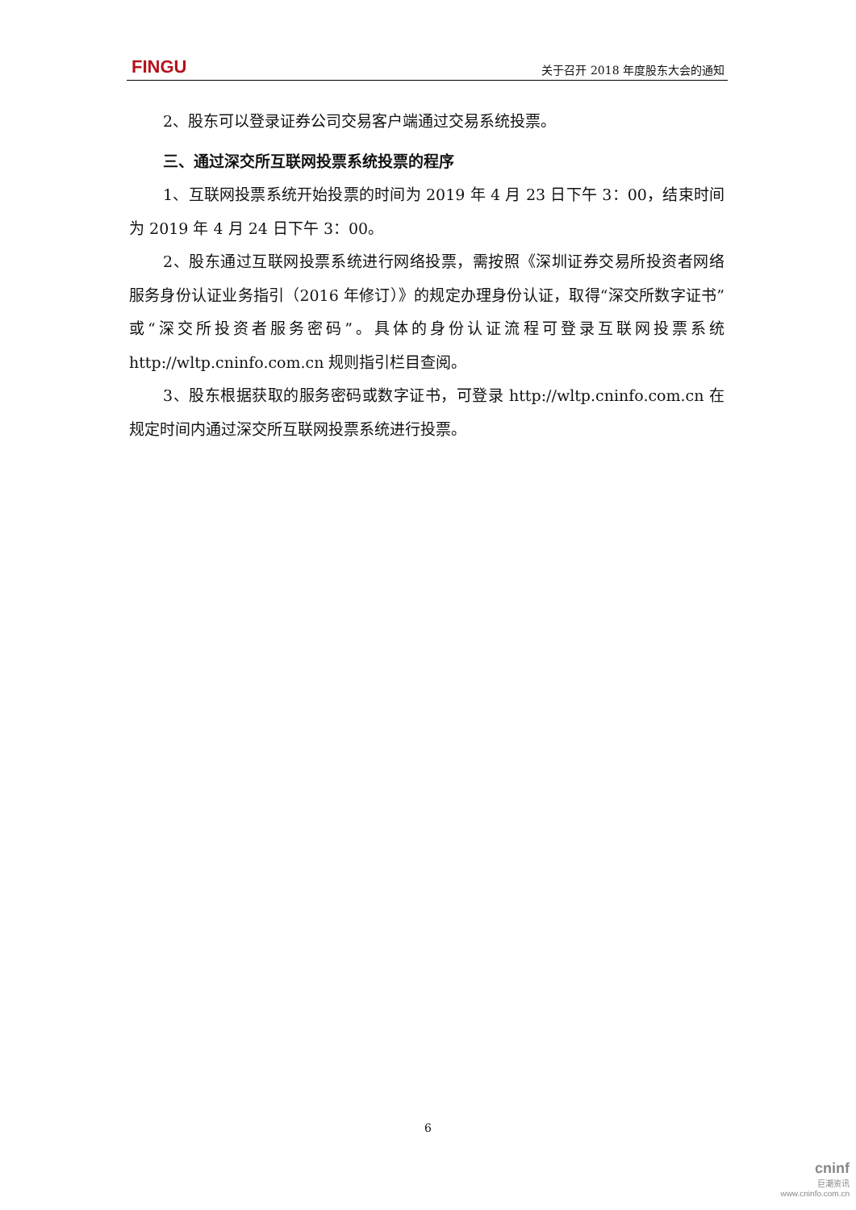FINGU 关于召开 2018 年度股东大会的通知
2、股东可以登录证券公司交易客户端通过交易系统投票。
三、通过深交所互联网投票系统投票的程序
1、互联网投票系统开始投票的时间为 2019 年 4 月 23 日下午 3：00，结束时间为 2019 年 4 月 24 日下午 3：00。
2、股东通过互联网投票系统进行网络投票，需按照《深圳证券交易所投资者网络服务身份认证业务指引（2016 年修订）》的规定办理身份认证，取得“深交所数字证书”或“深交所投资者服务密码”。具体的身份认证流程可登录互联网投票系统 http://wltp.cninfo.com.cn 规则指引栏目查阅。
3、股东根据获取的服务密码或数字证书，可登录 http://wltp.cninfo.com.cn 在规定时间内通过深交所互联网投票系统进行投票。
6
cninf
巨潮资讯
www.cninfo.com.cn